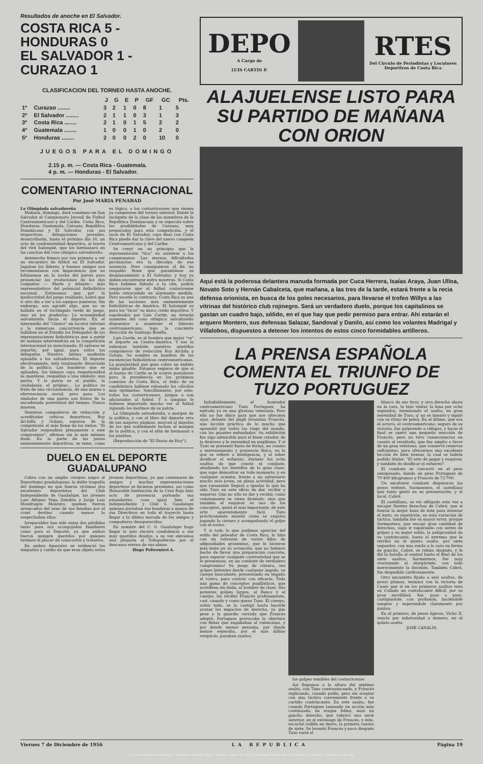Resultados de anoche en El Salvador.
COSTA RICA 5 - HONDURAS 0
EL SALVADOR 1 - CURAZAO 1
CLASIFICACION DEL TORNEO HASTA ANOCHE.
| | | J | G | E | P | GF | GC | Pts. |
| --- | --- | --- | --- | --- | --- | --- | --- | --- |
| 1º | Curazao ........ | 3 | 2 | 1 | 0 | 8 | 1 | 5 |
| 2º | El Salvador ........ | 2 | 1 | 1 | 0 | 3 | 1 | 3 |
| 3º | Costa Rica ........ | 2 | 1 | 0 | 1 | 5 | 2 | 2 |
| 4º | Guatemala ........ | 1 | 0 | 0 | 1 | 0 | 2 | 0 |
| 5º | Honduras ........ | 2 | 0 | 0 | 2 | 0 | 10 | 0 |
JUEGOS PARA EL DOMINGO
2.15 p. m. — Costa Rica - Guatemala.
4 p. m. — Honduras - El Salvador.
COMENTARIO INTERNACIONAL
Por José MARIA PENABAD
La Olimpiada salvadoreña
Mañana, domingo, dará comienzo en San Salvador el Campeonato Juvenil de Futbol Centroamericano y del Caribe. Costa Rica, Honduras, Guatemala, Curaazo, República Dominicana y El Salvador, con sus respectivas delegaciones juveniles, desarrollarán, hasta el próximo día 16, un acto de confraternidad deportiva, al través del viril balompié, que los hermanará en las canchas del coso olímpico salvadoreño.
Antenoche fuimos por vez primera a ver un encuentro de futbol en El Salvador. Jugaban los líderes, y buenos amigos nos recomendaron con impaciencia que no faltásemos en la noche del jueves para presenciar las evoluciones de los dos conjuntos — Marte y Atlante— más representativos del potencial futbolístico nacional. Estimamos que por la mediocridad del juego realizado, habrá que ir otro día a ver a los equipos punteros. Sin embargo, nos agradó algo, que no se hallaba en el rectángulo verde de juego, sino en los graderíos: La ecuanimidad salvadoreña hacia el deporte. En el intermedio del "clásico" un locutor informó a la numerosa concurrencia que se hallaban en el Estadio los Delegados de las representaciones futbolísticas que a partir de mañana intervendrán en la competición internacional ya mencionada. El aplauso se repartió, por igual, para todos los delegados. Nuestra íntima modestia aplaudía a los salvadoreños. El deporte efectivamente, está totalmente divorciado de la política. Las banderas que se aplauden, los himnos cuya respetuosidad se mantiene, respaldan a una símbolo: una patria. Y la patria es el pueblo, la ciudadanía, el prójimo... La política es fruto de una circunstancia, de una marea o efervescencia social, pero pasa. Los símbolos de una patria son frutos de la encadenada posteridad del tiempo. Nunca mueren.
Nuestros compañeros de redacción y acreditados críticos deportivos, Roy Archilla y Golazo, esperan de la competición el más firme de los éxitos. "El Salvador responderá plenamente a este compromiso", afirman sin la más mínima duda. En la parte de las justas eminentemente deportivas, se teme, como es lógico, a los costarricenses que vienen ya campeones del torneo anterior. Existe la incógnita de la clase de los miembros de la República Dominacana y se especula sobre las posibilidades de Curaazo, muy preparados para esta competición, y el once de El Salvador, cuya final con Costa Rica puede dar la clave del nuevo campeón Centroamericano y del Caribe.
Se creyó en un principio que la representación "tica" no asistiese a los campeonatos. Las eternas dificultades pecuniarias era la disculpa de esa ausencia. Pero consiguieron al fin un respaldo firme que garantizase su desplazamiento a El Salvador, y hoy ya deben encontrarse entre nosotros. Si Costa Rica hubiese faltado a la cita, podría asegurarse que el futbol costaricense había retrocedido en alarmante medida. Pero sucede lo contrario. Costa Rica es una de las naciones más eminentemente futbolísticas de América. El balompié es para los "ticos" su único credo deportivo. Y espoleados por Luis Cartín, no estarán ausentes del coso olímpico salvadoreño dispuestos a mantener el liderato centroamericano, bajo la conciente dirección de Santiago Bonilla.
Luis Cartín, es el hombre que mejor "ve" el deporte en Centro-América. Y eso lo subrayan también nuestros queridos compañeros de redacción Roy Archila y Golazo. Su nombre es bandera de las excelencias futbolísticas centroamericanas. La popularidad que goza cubre un ámbito inima ginable. Estamos seguros de que si al bueno de Cartín se le ocurre postularse para la presidencia en los próximos comicios de Costa Rica, el éxito de su candidatura hubiese rebasado los cálculos más optimistas. Sencillamente, por esto: todos los costarricenses, juegan o son aficionados al futbol. Y a ninguno le hubiese importado mucho ver al futbol rigiendo los destinos de su patria.
La Olimpiada salvadoreña, a margen de la política, y con el libro del deporte otra de sus mejores páginas, merced al impulso de los que noblemente luchan al margen de la política, y con el afán de hermanar a los pueblos.
(Reproducción de "El Diario de Hoy").
DUELO EN EL DEPORTE GUADALUPANO
Cubre con un amplio crespón negro al Deportismo guadalupano, la doble tragedia del domingo en que fueron víctimas dos excelentes deportistas del Club Independiente de Guadalupe, los jóvenes Luis Alfonso Vega Zeledón y Jorge Luis Mondragón Montero, quienes fueron arrancados del seno de sus familias por el cruel destino cuando menos lo sospechaban ellos.
Irreparables han sido estas dos pérdidas tanto para sus acongojados familiares como para el Deporte, ya que ambos fueron siempre queridos por quienes tuvimos el placer de conocerles y tratarles.
En ambos funerales se evidenció las simpatías y cariño de que eran objeto estos jóvenes deportistas, ya que centenares de amigos y muchas representaciones deportivas se hicieron presentes, así como Honorable Institución de la Cruz Roja hizo acto de presencia portando sus estandartes, cosa igual hizo el Independiente y Club S. Guadalupe quienes portaban sus banderas a manos de sus Directivos en todo el trayecto hasta llegar a la última morada de los amigos y compañeros desaparecidos.
En nombre del C. S. Guadalupe hago llegar la más sincera condolencia a sus muy queridos deudos, a su vez elevamos una plegaria al Todopoderoso por el descanso eterno de sus almas.
Hugo Poltronieri A.
DEPO
A Cargo de
LUIS CARTIN P.
RTES
Del Círculo de Periodistas y Locutores Deportivos de Costa Rica
ALAJUELENSE LISTO PARA SU PARTIDO DE MAÑANA CON ORION
Aquí está la poderosa delantera manuda formada por Cuca Herrera, Isaías Araya, Juan Ulloa, Novato Soto y Hernán Cabalceta, que mañana, a las tres de la tarde, estará frente a la recia defensa orionista, en busca de los goles necesarios, para llevarse el trofeo Willys a las vitrinas del histórico club rojinegro. Será un verdadero duelo, porque los capitalinos se gastan un cuadro bajo, sólido, en el que hay que pedir permiso para entrar. Ahí estarán el arquero Montero, sus defensas Salazar, Sandoval y Danilo, así como los volantes Madrigal y Villalobos, dispuestos a detener los intentos de estos cinco formidables artilleros.
LA PRENSA ESPAÑOLA COMENTA EL TRIUNFO DE TUZO PORTUGUEZ
Indudablemente, el boxeador centroamericano Tuzo Portuguez, ha entrado ya en una gloriosa veteranía. Pero ello no fue óbice para que nos ofreciera ayer, delante del púgil levantino Francés, una lección práctica de lo mucho que aprendió por todos los rings del mundo, con los guantes enfundados. Su exhibición fue algo admirable para el buen catador, de la destreza y la serenidad en pugilismo. Y si Tuzo se presentó fuera de forma, en cuanto a entrenamiento y presencia física, en lo que se refiere a inteligencia, y al saber dosificar el esfuerzo, durante los ocho asaltos de que constó el combate, añadiendo los destellos de la gran clase, que supo demostrar en todo momento, y en cualquier ocasión, frente a un adversario mucho más joven, en plena actividad, pero que raramente llegará a igualar lo que ha sido Tuzo en este oficio de dar, recibir y esquivar. Que no sólo es dar y recibir, como comúnmente se viene diciendo, sino que también el esquivar es uno de los conceptos, quizá el más importante, de este arte aparentemente fácil. Tuzo prácticamente enseñó cómo se esquiva jugando la cintura y acompañando el golpe con el rostro.
Y si todo lo que pudimos apreciar del estilo del peleador de Costa Rica, lo hizo con un sobrante de varios kilos de adiposidades grasientas, que le hicieron más lento en su actuación, que no hubiera hecho de llevar una preparación concreta, para superar cualquier contrariedad que se le presentase, en un combate de verdadero compromiso! Su juego de cintura, sus golpes hirientes desde cualquier ángulo, su cuerpo basculante, presentando en engaño el rostro, para contrar con eficacia. Toda una gama de conceptos pugilísticos, que acreditan sin duda, al hombre de clase. Sus potentes golpes largos, al flanco y al cuerpo, los recibió Francés profusamente, casi, cuando y como queso Tuzo. El cuerpo, sobre todo, se lo castigó hasta hacerle acusar los impactos de derecha, ya que pese a la guardia cerrada que Francés adoptó, Portuguez provocaba la obertura con fintas que engañaban al valenciano, y por donde menos pensaba, por donde menos esperaba, por el más ínfimo resquicio, pasaban raudos,
los golpes temibles del costarricense.
Así llegamos a la altura del séptimo asalto, con Tuzo contraatacando, y Francés replicando, cuando podía, pero sin aceptar con una táctica conveniente frente a su curtido contrincante. En este asalto, fue cuando Portuguez lanzando en acción más continuada, en ataque felino, anzó un gancho derecho, que rubricó una serie anterior, en el estómago de Francés, y éste, escuchó rodilla en tierra, la primera cuenta de siete. Se levantó Francés y poco después Tuzo varió el
blanco de sus tiros, y otra derecha ahora en la cara, le hizo visitar la lona por ocho segundos, terminando el asalto, en gran serenidad de Tuzo, q' no se inmutó y siguió con su ritmo de pelea. En el último, que era el octavo, el centroamericano, seguro de su victoria, fue golpeando a ráfagas, y hacia el final se operó una pequeña reacción de Francés, pero no tuvo consecuencias en cuanto al resultado, que fue amplio a favor de un gran veterano, que conservó reservas suficientes, para ofrecernos una excelente lección de bien boxear, la cual se habría podido titular; "El arte de pegar y esquivar, y también de dosificar el esfuerzo".
El combate se concertó en el peso semipesado, dando un peso Portuguez de 75'400 kilogramos y Francés de 72'700.
Un excelente combate disputaron los pesos welters, Sarmentera, el castellano que tanto gustó en su presentación, y el local, Cabré.
El castellano, se vió obligado este vez a encajar fuertes derechas de Cabré, que si fueron la mejor baza de éste para intentar el éxito, su repetición, su nula variación de táctica, también fue su mayor error, proque Sarmentera, que encajó gran cantidad de derechas, supo ir superando con series de golpes y su mejor estilo, la peligrosidad de su contrincante, hasta el extremo que le rerribó en el quinto asalto, por siete segundos, con una zurda a la cara en forma de gancho, Cabré, se rehizo después, y le dió la batalla al central hasta el final de los siete asaltos. Sarmentera, fue muy ovacionado al otorgársele, con todo merecimiento la decisión. También Cabré, fue despedido cariñosamente.
Otro encuentro fijado a seis asaltos, de pesos plumas, terminó con la victoria de Cases que si en los primeros asaltos tuvo en Collado un contrincante difícil, por su gran movilidad, fue, paso a paso, castigándole, con profusión, haciéndole sangrar y superándole claramente por puntos.
En el primero, de pesos ligeros, Vicho II, venció por inferioridad a Armero, en el quinto asalto.
JOSE CANALIS.
Viernes 7 de Diciembre de 1956 LA REPUBLICA Página 19
Este documento es propiedad de la Biblioteca Nacional "Miguel Obregón Lizano" del Sistema Nacional de Bibliotecas del Ministerio de Cultura y Juventud, Costa Rica.